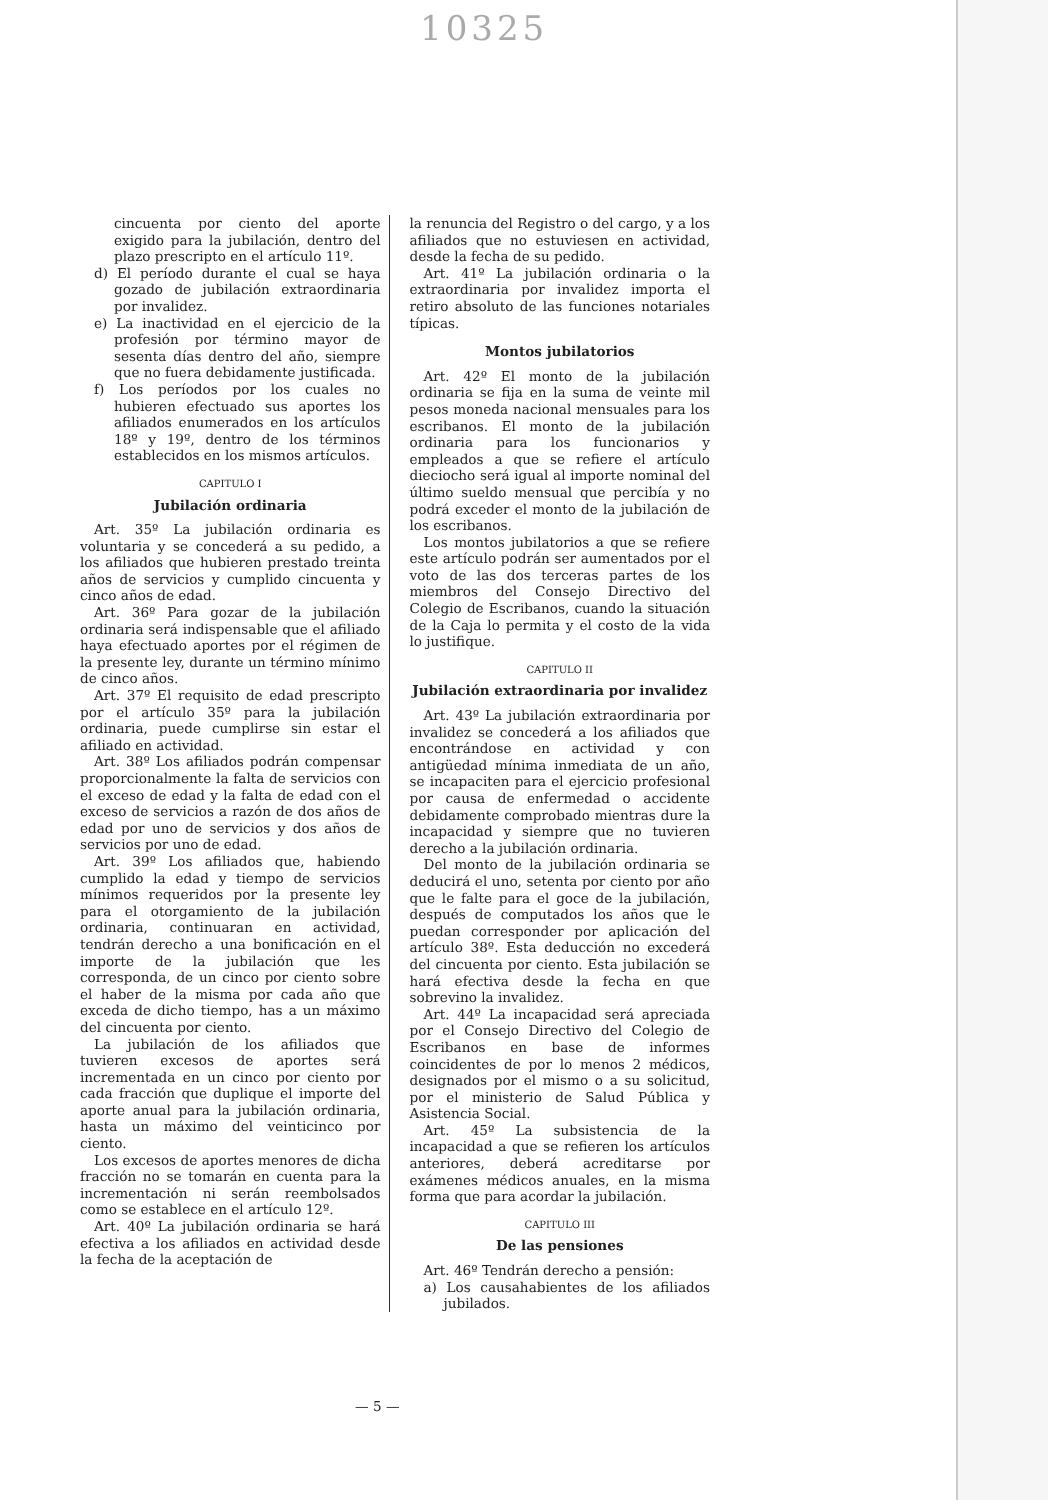10325
cincuenta por ciento del aporte exigido para la jubilación, dentro del plazo prescripto en el artículo 11º.
d) El período durante el cual se haya gozado de jubilación extraordinaria por invalidez.
e) La inactividad en el ejercicio de la profesión por término mayor de sesenta días dentro del año, siempre que no fuera debidamente justificada.
f) Los períodos por los cuales no hubieren efectuado sus aportes los afiliados enumerados en los artículos 18º y 19º, dentro de los términos establecidos en los mismos artículos.
CAPITULO I
Jubilación ordinaria
Art. 35º La jubilación ordinaria es voluntaria y se concederá a su pedido, a los afiliados que hubieren prestado treinta años de servicios y cumplido cincuenta y cinco años de edad.
Art. 36º Para gozar de la jubilación ordinaria será indispensable que el afiliado haya efectuado aportes por el régimen de la presente ley, durante un término mínimo de cinco años.
Art. 37º El requisito de edad prescripto por el artículo 35º para la jubilación ordinaria, puede cumplirse sin estar el afiliado en actividad.
Art. 38º Los afiliados podrán compensar proporcionalmente la falta de servicios con el exceso de edad y la falta de edad con el exceso de servicios a razón de dos años de edad por uno de servicios y dos años de servicios por uno de edad.
Art. 39º Los afiliados que, habiendo cumplido la edad y tiempo de servicios mínimos requeridos por la presente ley para el otorgamiento de la jubilación ordinaria, continuaran en actividad, tendrán derecho a una bonificación en el importe de la jubilación que les corresponda, de un cinco por ciento sobre el haber de la misma por cada año que exceda de dicho tiempo, has a un máximo del cincuenta por ciento.
La jubilación de los afiliados que tuvieren excesos de aportes será incrementada en un cinco por ciento por cada fracción que duplique el importe del aporte anual para la jubilación ordinaria, hasta un máximo del veinticinco por ciento.
Los excesos de aportes menores de dicha fracción no se tomarán en cuenta para la incrementación ni serán reembolsados como se establece en el artículo 12º.
Art. 40º La jubilación ordinaria se hará efectiva a los afiliados en actividad desde la fecha de la aceptación de
la renuncia del Registro o del cargo, y a los afiliados que no estuviesen en actividad, desde la fecha de su pedido.
Art. 41º La jubilación ordinaria o la extraordinaria por invalidez importa el retiro absoluto de las funciones notariales típicas.
Montos jubilatorios
Art. 42º El monto de la jubilación ordinaria se fija en la suma de veinte mil pesos moneda nacional mensuales para los escribanos. El monto de la jubilación ordinaria para los funcionarios y empleados a que se refiere el artículo dieciocho será igual al importe nominal del último sueldo mensual que percibía y no podrá exceder el monto de la jubilación de los escribanos.
Los montos jubilatorios a que se refiere este artículo podrán ser aumentados por el voto de las dos terceras partes de los miembros del Consejo Directivo del Colegio de Escribanos, cuando la situación de la Caja lo permita y el costo de la vida lo justifique.
CAPITULO II
Jubilación extraordinaria por invalidez
Art. 43º La jubilación extraordinaria por invalidez se concederá a los afiliados que encontrándose en actividad y con antigüedad mínima inmediata de un año, se incapaciten para el ejercicio profesional por causa de enfermedad o accidente debidamente comprobado mientras dure la incapacidad y siempre que no tuvieren derecho a la jubilación ordinaria.
Del monto de la jubilación ordinaria se deducirá el uno, setenta por ciento por año que le falte para el goce de la jubilación, después de computados los años que le puedan corresponder por aplicación del artículo 38º. Esta deducción no excederá del cincuenta por ciento. Esta jubilación se hará efectiva desde la fecha en que sobrevino la invalidez.
Art. 44º La incapacidad será apreciada por el Consejo Directivo del Colegio de Escribanos en base de informes coincidentes de por lo menos 2 médicos, designados por el mismo o a su solicitud, por el ministerio de Salud Pública y Asistencia Social.
Art. 45º La subsistencia de la incapacidad a que se refieren los artículos anteriores, deberá acreditarse por exámenes médicos anuales, en la misma forma que para acordar la jubilación.
CAPITULO III
De las pensiones
Art. 46º Tendrán derecho a pensión:
a) Los causahabientes de los afiliados jubilados.
— 5 —